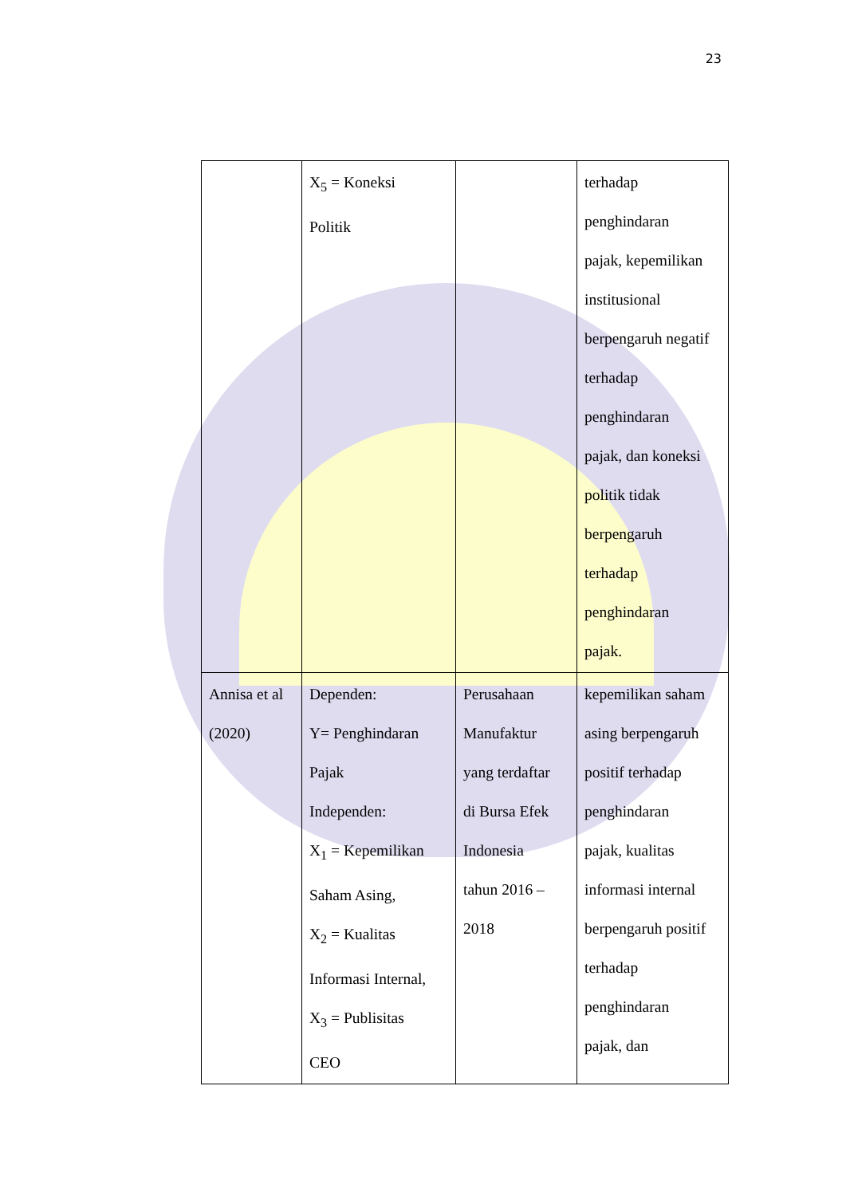23
| | X<sub>5</sub> = Koneksi Politik | | terhadap penghindaran pajak, kepemilikan institusional berpengaruh negatif terhadap penghindaran pajak, dan koneksi politik tidak berpengaruh terhadap penghindaran pajak. |
| Annisa et al (2020) | Dependen: Y= Penghindaran Pajak Independen: X<sub>1</sub> = Kepemilikan Saham Asing, X<sub>2</sub> = Kualitas Informasi Internal, X<sub>3</sub> = Publisitas CEO | Perusahaan Manufaktur yang terdaftar di Bursa Efek Indonesia tahun 2016 – 2018 | kepemilikan saham asing berpengaruh positif terhadap penghindaran pajak, kualitas informasi internal berpengaruh positif terhadap penghindaran pajak, dan |